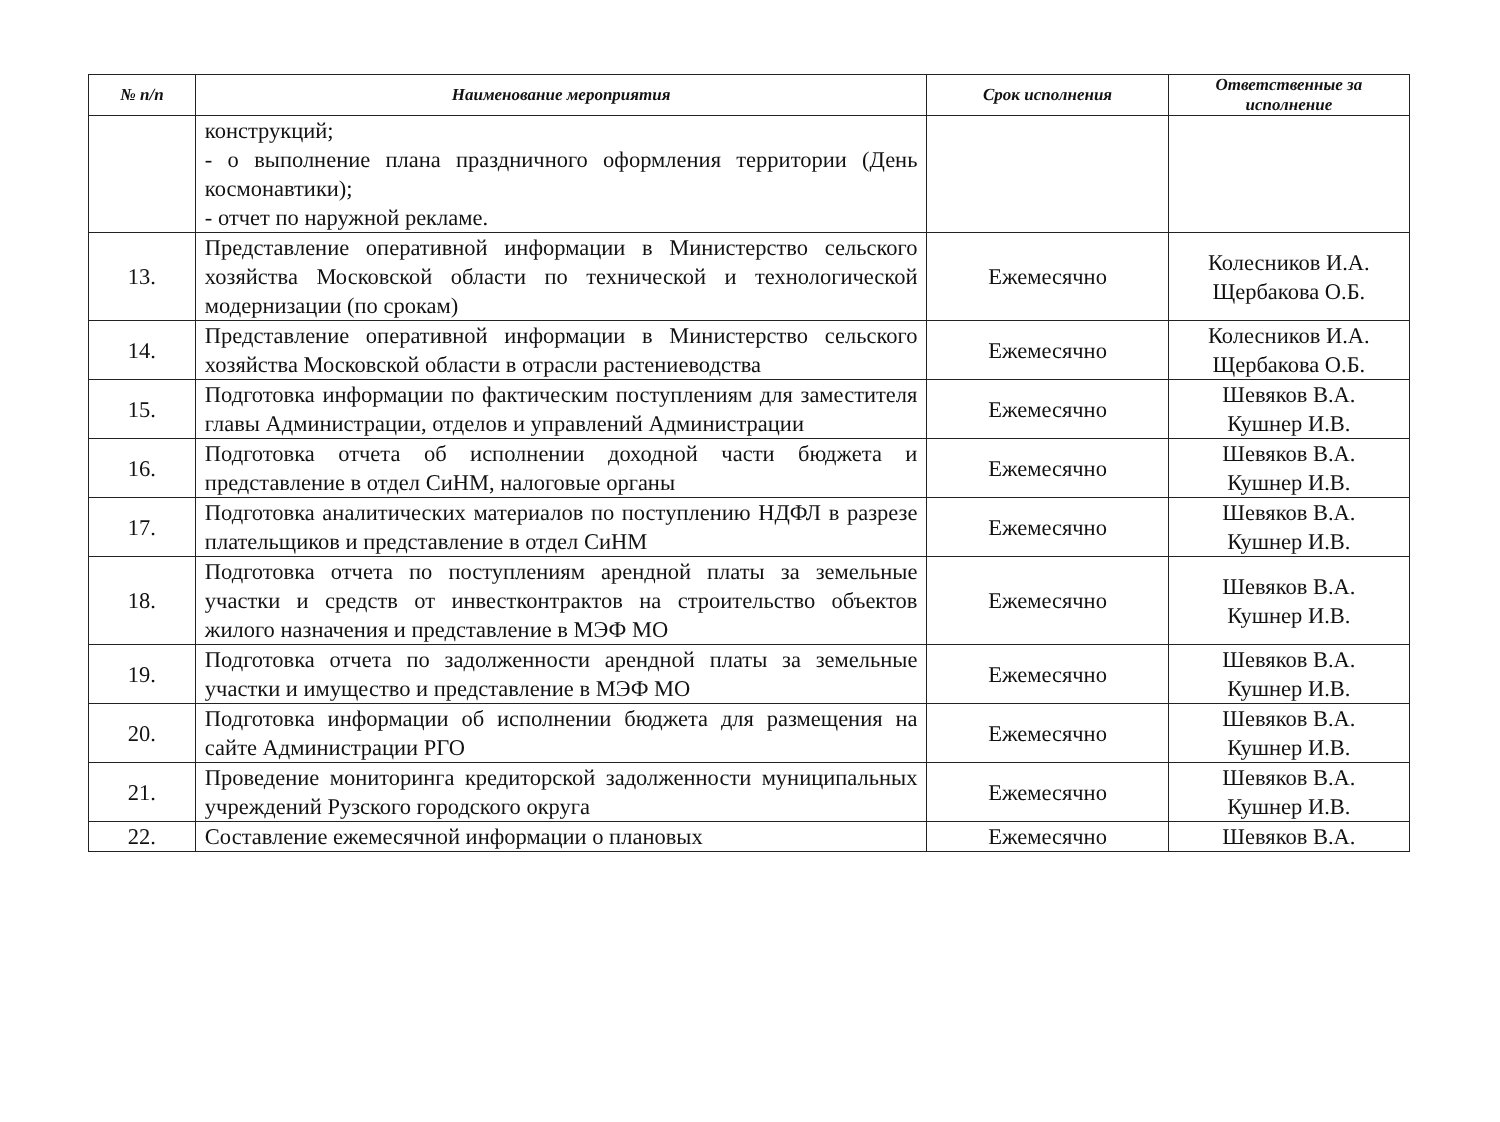| № п/п | Наименование мероприятия | Срок исполнения | Ответственные за исполнение |
| --- | --- | --- | --- |
| | конструкций; - о выполнение плана праздничного оформления территории (День космонавтики); - отчет по наружной рекламе. | | |
| 13. | Представление оперативной информации в Министерство сельского хозяйства Московской области по технической и технологической модернизации (по срокам) | Ежемесячно | Колесников И.А. Щербакова О.Б. |
| 14. | Представление оперативной информации в Министерство сельского хозяйства Московской области в отрасли растениеводства | Ежемесячно | Колесников И.А. Щербакова О.Б. |
| 15. | Подготовка информации по фактическим поступлениям для заместителя главы Администрации, отделов и управлений Администрации | Ежемесячно | Шевяков В.А. Кушнер И.В. |
| 16. | Подготовка отчета об исполнении доходной части бюджета и представление в отдел СиНМ, налоговые органы | Ежемесячно | Шевяков В.А. Кушнер И.В. |
| 17. | Подготовка аналитических материалов по поступлению НДФЛ в разрезе плательщиков и представление в отдел СиНМ | Ежемесячно | Шевяков В.А. Кушнер И.В. |
| 18. | Подготовка отчета по поступлениям арендной платы за земельные участки и средств от инвестконтрактов на строительство объектов жилого назначения и представление в МЭФ МО | Ежемесячно | Шевяков В.А. Кушнер И.В. |
| 19. | Подготовка отчета по задолженности арендной платы за земельные участки и имущество и представление в МЭФ МО | Ежемесячно | Шевяков В.А. Кушнер И.В. |
| 20. | Подготовка информации об исполнении бюджета для размещения на сайте Администрации РГО | Ежемесячно | Шевяков В.А. Кушнер И.В. |
| 21. | Проведение мониторинга кредиторской задолженности муниципальных учреждений Рузского городского округа | Ежемесячно | Шевяков В.А. Кушнер И.В. |
| 22. | Составление ежемесячной информации о плановых | Ежемесячно | Шевяков В.А. |